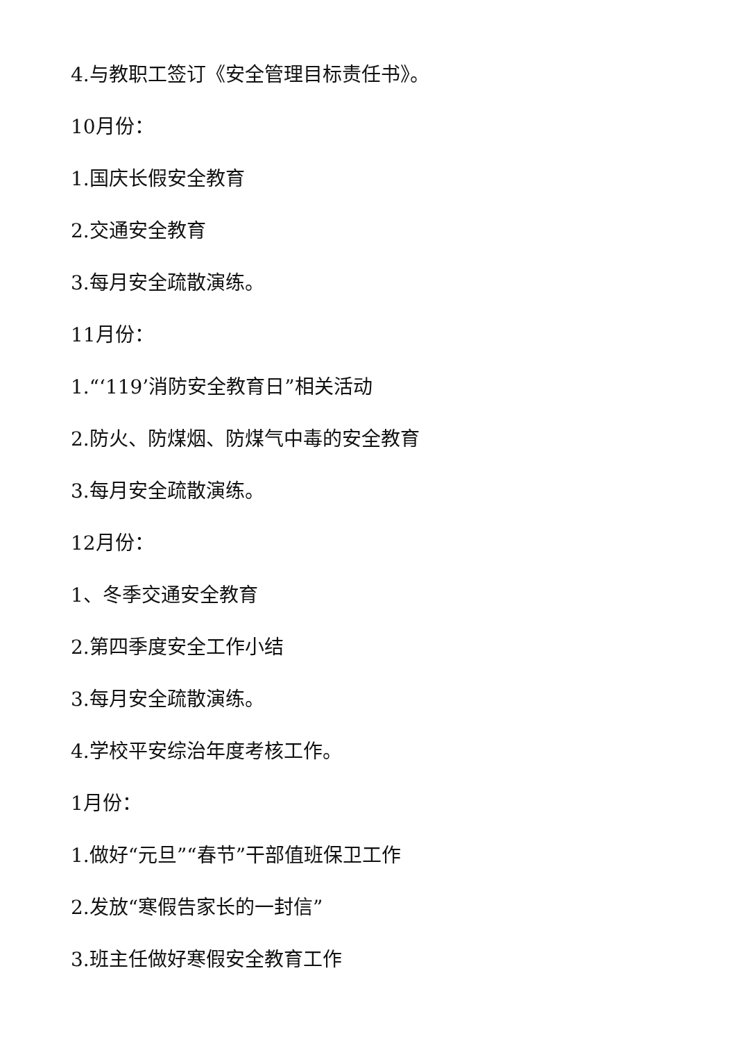4.与教职工签订《安全管理目标责任书》。
10月份：
1.国庆长假安全教育
2.交通安全教育
3.每月安全疏散演练。
11月份：
1.“‘119’消防安全教育日”相关活动
2.防火、防煤烟、防煤气中毒的安全教育
3.每月安全疏散演练。
12月份：
1、冬季交通安全教育
2.第四季度安全工作小结
3.每月安全疏散演练。
4.学校平安综治年度考核工作。
1月份：
1.做好“元旦”“春节”干部值班保卫工作
2.发放“寒假告家长的一封信”
3.班主任做好寒假安全教育工作